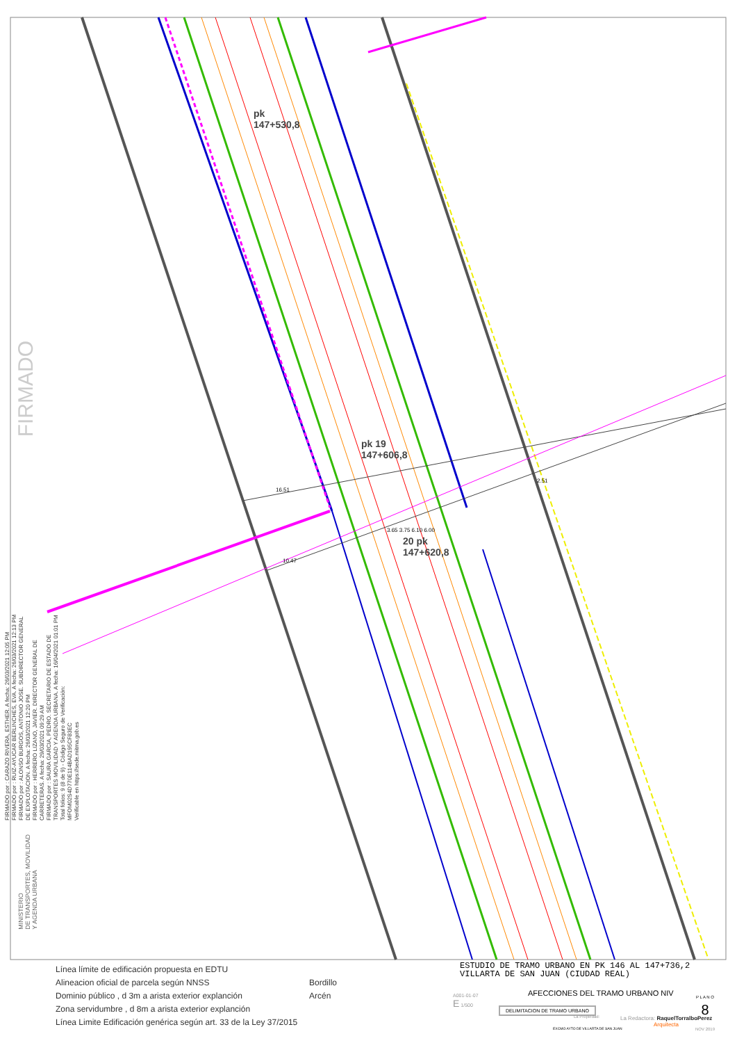FIRMADO por : CARAZO RIVERA, ESTHER. A fecha: 26/03/2021 12:05 PM
FIRMADO por : RUIZ-AYUCAR BERLINCHES, EVA. A fecha: 26/03/2021 12:13 PM
FIRMADO por : ALONSO BURGOS, ANTONIO JOSE. SUBDIRECTOR GENERAL DE EXPLOTACION. A fecha: 26/03/2021 12:20 PM
FIRMADO por : HERRERO LIZANO, JAVIER. DIRECTOR GENERAL DE CARRETERAS. A fecha: 29/03/2021 09:29 AM
FIRMADO por : SAURA GARCIA, PEDRO. SECRETARIO DE ESTADO DE TRANSPORTES MOVILIDAD Y AGENDA URBANA. A fecha: 16/04/2021 01:01 PM
Total folios: 9 (8 de 9) - Código Seguro de Verificación: MFOM02S4D770E114BAD195CF83EC
Verificable en https://sede.mitma.gob.es
FIRMADO
MINISTERIO
DE TRANSPORTES, MOVILIDAD
Y AGENDA URBANA
pk
147+530,8
pk 19
147+606,8
20 pk
147+620,8
16.51
10.47
2.51
3.65 3.75 6.10 6.00
Línea límite de edificación propuesta en EDTU
Alineacion oficial de parcela según NNSS
Dominio público , d 3m a arista exterior explanción
Zona servidumbre , d 8m a arista exterior explanción
Línea Limite Edificación genérica según art. 33 de la Ley 37/2015
Bordillo
Arcén
ESTUDIO DE TRAMO URBANO EN PK 146 AL 147+736,2
VILLARTA DE SAN JUAN (CIUDAD REAL)
AFECCIONES DEL TRAMO URBANO NIV
A001-01-07
E 1/500
DELIMITACION DE TRAMO URBANO
P L A N O
8
NOV 2019
La Propiedad:
EXCMO AYTO DE VILLARTA DE SAN JUAN
La Redactora: RaquelTorralboPerez
Arquitecta